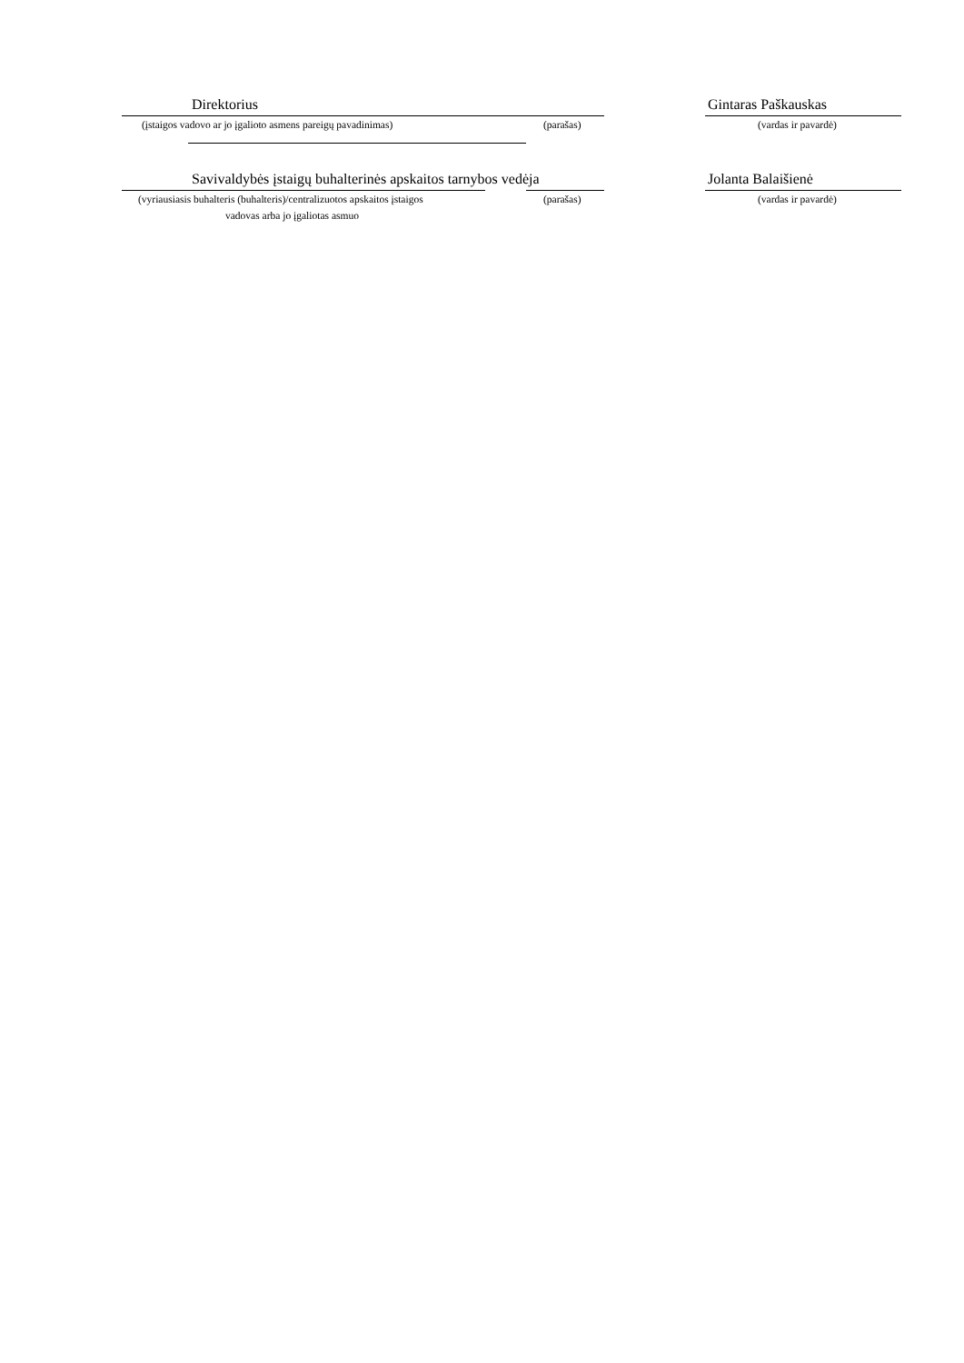Direktorius Gintaras Paškauskas
(įstaigos vadovo ar jo įgalioto asmens pareigų pavadinimas) (parašas) (vardas ir pavardė)
Savivaldybės įstaigų buhalterinės apskaitos tarnybos vedėja Jolanta Balaišienė
(vyriausiasis buhalteris (buhalteris)/centralizuotos apskaitos įstaigos (parašas) (vardas ir pavardė)
vadovas arba jo įgaliotas asmuo